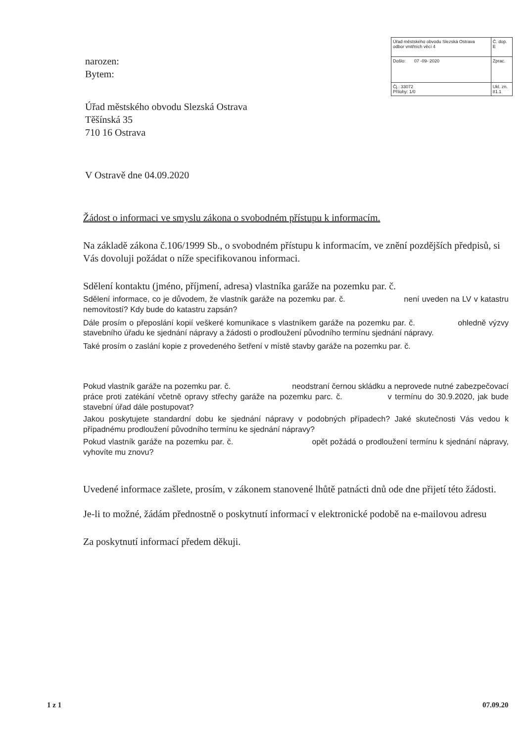| Úřad městského obvodu Slezská Ostrava odbor vnitřních věcí 4 | Č. dop. E |
| Došlo: 07 -09- 2020 | Zprac. |
| Čj.: 33072 Přílohy: 1/0 | Ukl. zn. 81.1 |
narozen:
Bytem:
Úřad městského obvodu Slezská Ostrava
Těšínská 35
710 16 Ostrava
V Ostravě dne 04.09.2020
Žádost o informaci ve smyslu zákona o svobodném přístupu k informacím.
Na základě zákona č.106/1999 Sb., o svobodném přístupu k informacím, ve znění pozdějších předpisů, si Vás dovoluji požádat o níže specifikovanou informaci.
Sdělení kontaktu (jméno, příjmení, adresa) vlastníka garáže na pozemku par. č.
Sdělení informace, co je důvodem, že vlastník garáže na pozemku par. č. není uveden na LV v katastru nemovitostí? Kdy bude do katastru zapsán?
Dále prosím o přeposlání kopií veškeré komunikace s vlastníkem garáže na pozemku par. č. ohledně výzvy stavebního úřadu ke sjednání nápravy a žádosti o prodloužení původního termínu sjednání nápravy.
Také prosím o zaslání kopie z provedeného šetření v místě stavby garáže na pozemku par. č.
Pokud vlastník garáže na pozemku par. č. neodstraní černou skládku a neprovede nutné zabezpečovací práce proti zatékání včetně opravy střechy garáže na pozemku parc. č. v termínu do 30.9.2020, jak bude stavební úřad dále postupovat?
Jakou poskytujete standardní dobu ke sjednání nápravy v podobných případech? Jaké skutečnosti Vás vedou k případnému prodloužení původního termínu ke sjednání nápravy?
Pokud vlastník garáže na pozemku par. č. opět požádá o prodloužení termínu k sjednání nápravy, vyhovíte mu znovu?
Uvedené informace zašlete, prosím, v zákonem stanovené lhůtě patnácti dnů ode dne přijetí této žádosti.
Je-li to možné, žádám přednostně o poskytnutí informací v elektronické podobě na e-mailovou adresu
Za poskytnutí informací předem děkuji.
1 z 1 07.09.20